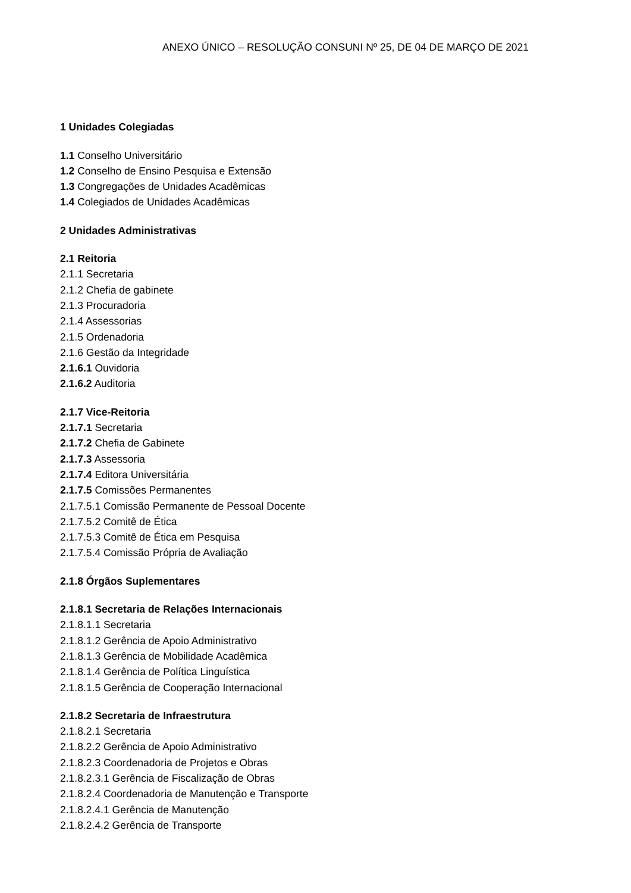ANEXO ÚNICO – RESOLUÇÃO CONSUNI Nº 25, DE 04 DE MARÇO DE 2021
1 Unidades Colegiadas
1.1 Conselho Universitário
1.2 Conselho de Ensino Pesquisa e Extensão
1.3 Congregações de Unidades Acadêmicas
1.4 Colegiados de Unidades Acadêmicas
2 Unidades Administrativas
2.1 Reitoria
2.1.1 Secretaria
2.1.2 Chefia de gabinete
2.1.3 Procuradoria
2.1.4 Assessorias
2.1.5 Ordenadoria
2.1.6 Gestão da Integridade
2.1.6.1 Ouvidoria
2.1.6.2 Auditoria
2.1.7 Vice-Reitoria
2.1.7.1 Secretaria
2.1.7.2 Chefia de Gabinete
2.1.7.3 Assessoria
2.1.7.4 Editora Universitária
2.1.7.5 Comissões Permanentes
2.1.7.5.1 Comissão Permanente de Pessoal Docente
2.1.7.5.2 Comitê de Ética
2.1.7.5.3 Comitê de Ética em Pesquisa
2.1.7.5.4 Comissão Própria de Avaliação
2.1.8 Órgãos Suplementares
2.1.8.1 Secretaria de Relações Internacionais
2.1.8.1.1 Secretaria
2.1.8.1.2 Gerência de Apoio Administrativo
2.1.8.1.3 Gerência de Mobilidade Acadêmica
2.1.8.1.4 Gerência de Política Linguística
2.1.8.1.5 Gerência de Cooperação Internacional
2.1.8.2 Secretaria de Infraestrutura
2.1.8.2.1 Secretaria
2.1.8.2.2 Gerência de Apoio Administrativo
2.1.8.2.3 Coordenadoria de Projetos e Obras
2.1.8.2.3.1 Gerência de Fiscalização de Obras
2.1.8.2.4 Coordenadoria de Manutenção e Transporte
2.1.8.2.4.1 Gerência de Manutenção
2.1.8.2.4.2 Gerência de Transporte